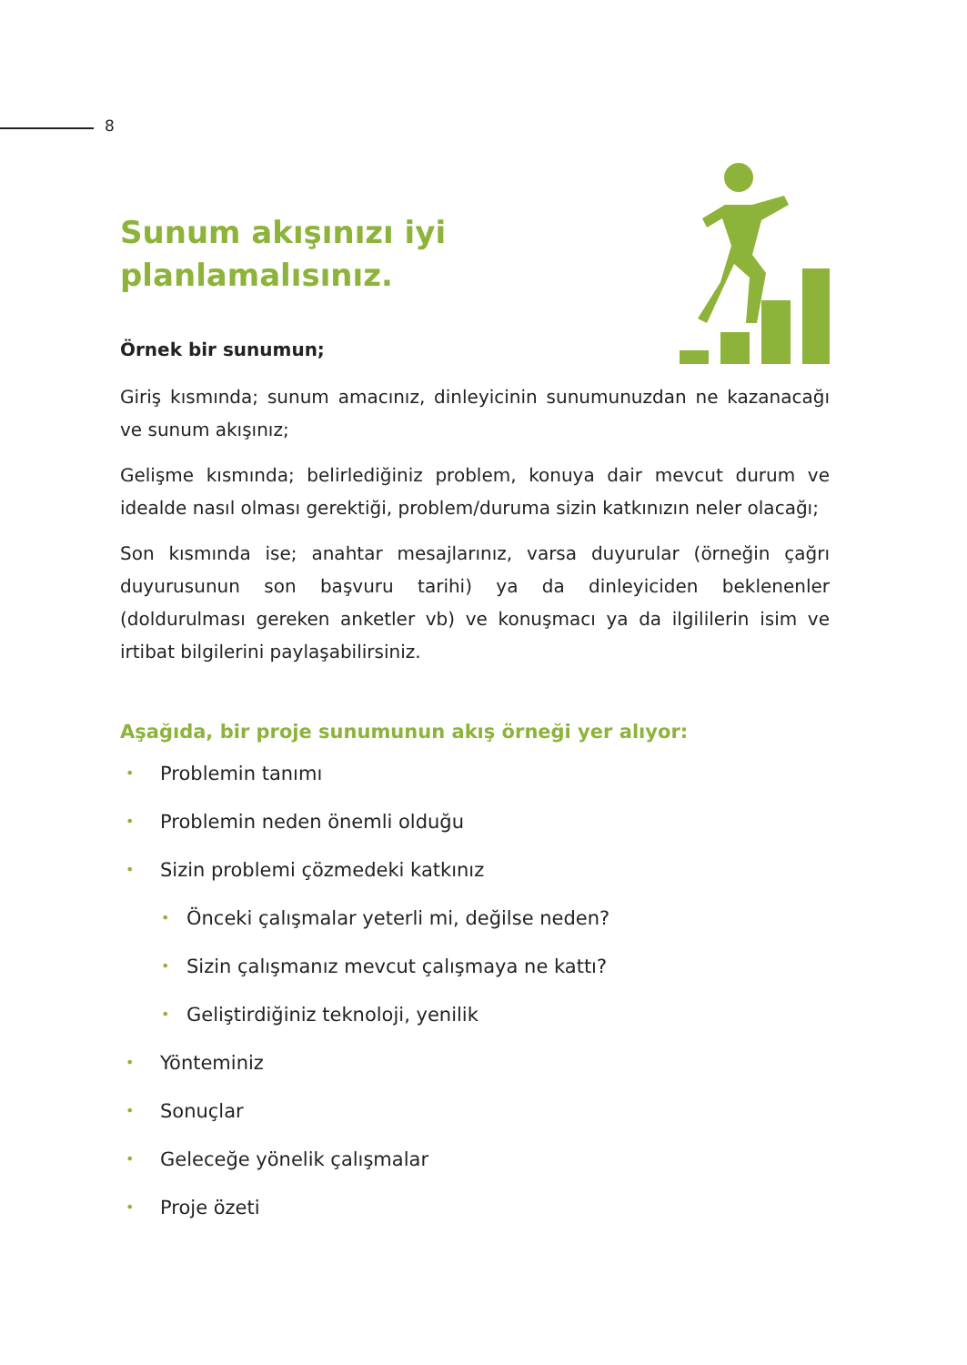8
Sunum akışınızı iyi
planlamalısınız.
Örnek bir sunumun;
Giriş kısmında; sunum amacınız, dinleyicinin sunumunuzdan ne kazanacağı ve sunum akışınız;
Gelişme kısmında; belirlediğiniz problem, konuya dair mevcut durum ve idealde nasıl olması gerektiği, problem/duruma sizin katkınızın neler olacağı;
Son kısmında ise; anahtar mesajlarınız, varsa duyurular (örneğin çağrı duyurusunun son başvuru tarihi) ya da dinleyiciden beklenenler (doldurulması gereken anketler vb) ve konuşmacı ya da ilgililerin isim ve irtibat bilgilerini paylaşabilirsiniz.
Aşağıda, bir proje sunumunun akış örneği yer alıyor:
• Problemin tanımı
• Problemin neden önemli olduğu
• Sizin problemi çözmedeki katkınız
• Önceki çalışmalar yeterli mi, değilse neden?
• Sizin çalışmanız mevcut çalışmaya ne kattı?
• Geliştirdiğiniz teknoloji, yenilik
• Yönteminiz
• Sonuçlar
• Geleceğe yönelik çalışmalar
• Proje özeti